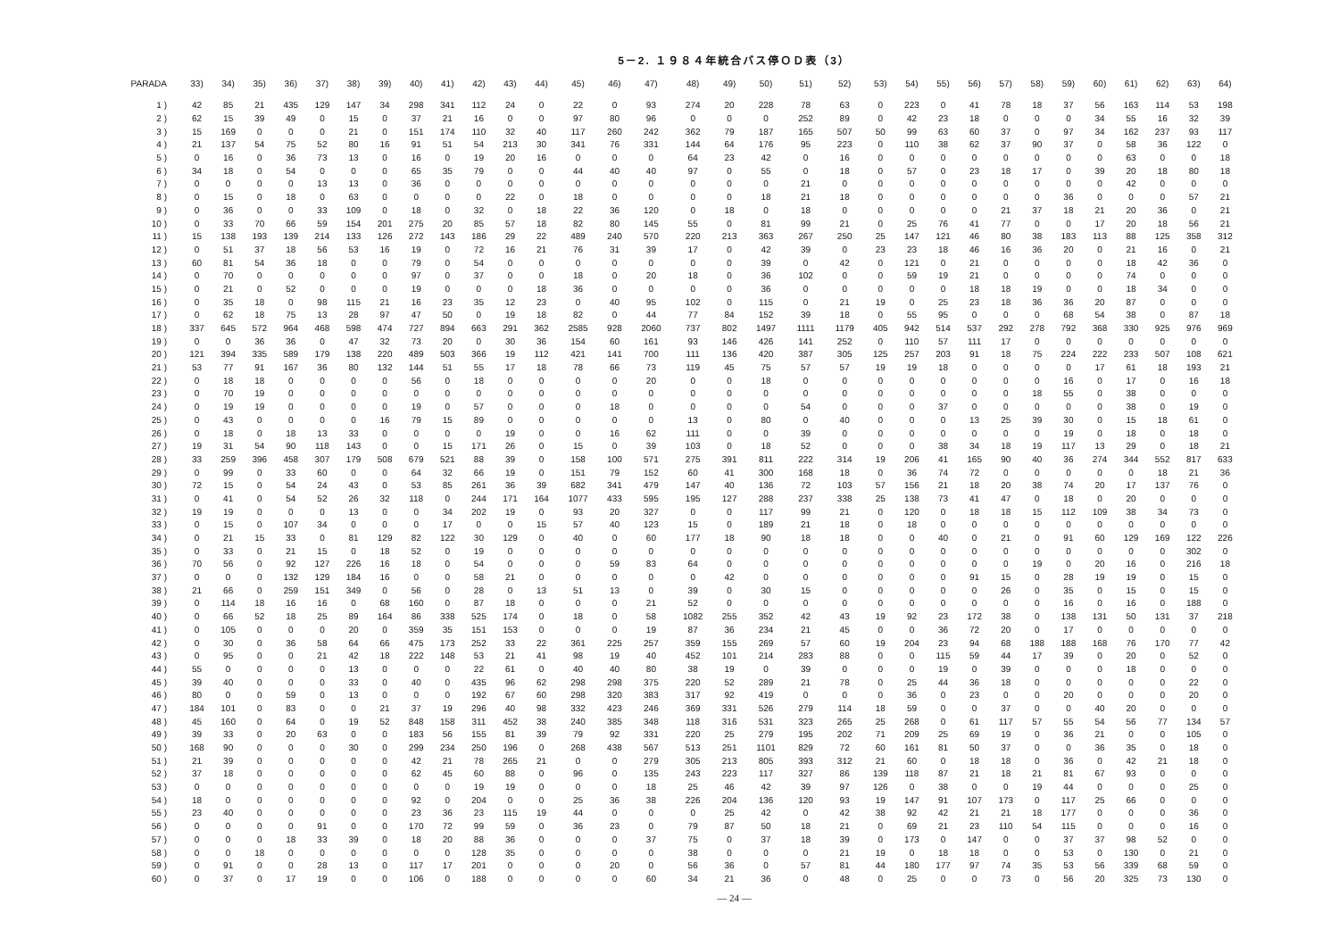5－2. １９８４年統合バス停ＯＤ表（3）
| PARADA | 33) | 34) | 35) | 36) | 37) | 38) | 39) | 40) | 41) | 42) | 43) | 44) | 45) | 46) | 47) | 48) | 49) | 50) | 51) | 52) | 53) | 54) | 55) | 56) | 57) | 58) | 59) | 60) | 61) | 62) | 63) | 64) |
| --- | --- | --- | --- | --- | --- | --- | --- | --- | --- | --- | --- | --- | --- | --- | --- | --- | --- | --- | --- | --- | --- | --- | --- | --- | --- | --- | --- | --- | --- | --- | --- | --- |
| 1 ) | 42 | 85 | 21 | 435 | 129 | 147 | 34 | 298 | 341 | 112 | 24 | 0 | 22 | 0 | 93 | 274 | 20 | 228 | 78 | 63 | 0 | 223 | 0 | 41 | 78 | 18 | 37 | 56 | 163 | 114 | 53 | 198 |
| 2 ) | 62 | 15 | 39 | 49 | 0 | 15 | 0 | 37 | 21 | 16 | 0 | 0 | 97 | 80 | 96 | 0 | 0 | 0 | 252 | 89 | 0 | 42 | 23 | 18 | 0 | 0 | 0 | 34 | 55 | 16 | 32 | 39 |
| 3 ) | 15 | 169 | 0 | 0 | 0 | 21 | 0 | 151 | 174 | 110 | 32 | 40 | 117 | 260 | 242 | 362 | 79 | 187 | 165 | 507 | 50 | 99 | 63 | 60 | 37 | 0 | 97 | 34 | 162 | 237 | 93 | 117 |
| 4 ) | 21 | 137 | 54 | 75 | 52 | 80 | 16 | 91 | 51 | 54 | 213 | 30 | 341 | 76 | 331 | 144 | 64 | 176 | 95 | 223 | 0 | 110 | 38 | 62 | 37 | 90 | 37 | 0 | 58 | 36 | 122 | 0 |
| 5 ) | 0 | 16 | 0 | 36 | 73 | 13 | 0 | 16 | 0 | 19 | 20 | 16 | 0 | 0 | 0 | 64 | 23 | 42 | 0 | 16 | 0 | 0 | 0 | 0 | 0 | 0 | 0 | 0 | 63 | 0 | 0 | 18 |
| 6 ) | 34 | 18 | 0 | 54 | 0 | 0 | 0 | 65 | 35 | 79 | 0 | 0 | 44 | 40 | 40 | 97 | 0 | 55 | 0 | 18 | 0 | 57 | 0 | 23 | 18 | 17 | 0 | 39 | 20 | 18 | 80 | 18 |
| 7 ) | 0 | 0 | 0 | 0 | 13 | 13 | 0 | 36 | 0 | 0 | 0 | 0 | 0 | 0 | 0 | 0 | 0 | 0 | 21 | 0 | 0 | 0 | 0 | 0 | 0 | 0 | 0 | 0 | 42 | 0 | 0 | 0 |
| 8 ) | 0 | 15 | 0 | 18 | 0 | 63 | 0 | 0 | 0 | 0 | 22 | 0 | 18 | 0 | 0 | 0 | 0 | 18 | 21 | 18 | 0 | 0 | 0 | 0 | 0 | 0 | 36 | 0 | 0 | 0 | 57 | 21 |
| 9 ) | 0 | 36 | 0 | 0 | 33 | 109 | 0 | 18 | 0 | 32 | 0 | 18 | 22 | 36 | 120 | 0 | 18 | 0 | 18 | 0 | 0 | 0 | 0 | 0 | 21 | 37 | 18 | 21 | 20 | 36 | 0 | 21 |
| 10 ) | 0 | 33 | 70 | 66 | 59 | 154 | 201 | 275 | 20 | 85 | 57 | 18 | 82 | 80 | 145 | 55 | 0 | 81 | 99 | 21 | 0 | 25 | 76 | 41 | 77 | 0 | 0 | 17 | 20 | 18 | 56 | 21 |
| 11 ) | 15 | 138 | 193 | 139 | 214 | 133 | 126 | 272 | 143 | 186 | 29 | 22 | 489 | 240 | 570 | 220 | 213 | 363 | 267 | 250 | 25 | 147 | 121 | 46 | 80 | 38 | 183 | 113 | 88 | 125 | 358 | 312 |
| 12 ) | 0 | 51 | 37 | 18 | 56 | 53 | 16 | 19 | 0 | 72 | 16 | 21 | 76 | 31 | 39 | 17 | 0 | 42 | 39 | 0 | 23 | 23 | 18 | 46 | 16 | 36 | 20 | 0 | 21 | 16 | 0 | 21 |
| 13 ) | 60 | 81 | 54 | 36 | 18 | 0 | 0 | 79 | 0 | 54 | 0 | 0 | 0 | 0 | 0 | 0 | 0 | 39 | 0 | 42 | 0 | 121 | 0 | 21 | 0 | 0 | 0 | 0 | 18 | 42 | 36 | 0 |
| 14 ) | 0 | 70 | 0 | 0 | 0 | 0 | 0 | 97 | 0 | 37 | 0 | 0 | 18 | 0 | 20 | 18 | 0 | 36 | 102 | 0 | 0 | 59 | 19 | 21 | 0 | 0 | 0 | 0 | 74 | 0 | 0 | 0 |
| 15 ) | 0 | 21 | 0 | 52 | 0 | 0 | 0 | 19 | 0 | 0 | 0 | 18 | 36 | 0 | 0 | 0 | 0 | 36 | 0 | 0 | 0 | 0 | 0 | 18 | 18 | 19 | 0 | 0 | 18 | 34 | 0 | 0 |
| 16 ) | 0 | 35 | 18 | 0 | 98 | 115 | 21 | 16 | 23 | 35 | 12 | 23 | 0 | 40 | 95 | 102 | 0 | 115 | 0 | 21 | 19 | 0 | 25 | 23 | 18 | 36 | 36 | 20 | 87 | 0 | 0 | 0 |
| 17 ) | 0 | 62 | 18 | 75 | 13 | 28 | 97 | 47 | 50 | 0 | 19 | 18 | 82 | 0 | 44 | 77 | 84 | 152 | 39 | 18 | 0 | 55 | 95 | 0 | 0 | 0 | 68 | 54 | 38 | 0 | 87 | 18 |
| 18 ) | 337 | 645 | 572 | 964 | 468 | 598 | 474 | 727 | 894 | 663 | 291 | 362 | 2585 | 928 | 2060 | 737 | 802 | 1497 | 1111 | 1179 | 405 | 942 | 514 | 537 | 292 | 278 | 792 | 368 | 330 | 925 | 976 | 969 |
| 19 ) | 0 | 0 | 36 | 36 | 0 | 47 | 32 | 73 | 20 | 0 | 30 | 36 | 154 | 60 | 161 | 93 | 146 | 426 | 141 | 252 | 0 | 110 | 57 | 111 | 17 | 0 | 0 | 0 | 0 | 0 | 0 | 0 |
| 20 ) | 121 | 394 | 335 | 589 | 179 | 138 | 220 | 489 | 503 | 366 | 19 | 112 | 421 | 141 | 700 | 111 | 136 | 420 | 387 | 305 | 125 | 257 | 203 | 91 | 18 | 75 | 224 | 222 | 233 | 507 | 108 | 621 |
| 21 ) | 53 | 77 | 91 | 167 | 36 | 80 | 132 | 144 | 51 | 55 | 17 | 18 | 78 | 66 | 73 | 119 | 45 | 75 | 57 | 57 | 19 | 19 | 18 | 0 | 0 | 0 | 0 | 17 | 61 | 18 | 193 | 21 |
| 22 ) | 0 | 18 | 18 | 0 | 0 | 0 | 0 | 56 | 0 | 18 | 0 | 0 | 0 | 0 | 20 | 0 | 0 | 18 | 0 | 0 | 0 | 0 | 0 | 0 | 0 | 0 | 16 | 0 | 17 | 0 | 16 | 18 |
| 23 ) | 0 | 70 | 19 | 0 | 0 | 0 | 0 | 0 | 0 | 0 | 0 | 0 | 0 | 0 | 0 | 0 | 0 | 0 | 0 | 0 | 0 | 0 | 0 | 0 | 0 | 18 | 55 | 0 | 38 | 0 | 0 | 0 |
| 24 ) | 0 | 19 | 19 | 0 | 0 | 0 | 0 | 19 | 0 | 57 | 0 | 0 | 0 | 18 | 0 | 0 | 0 | 0 | 54 | 0 | 0 | 0 | 37 | 0 | 0 | 0 | 0 | 0 | 38 | 0 | 19 | 0 |
| 25 ) | 0 | 43 | 0 | 0 | 0 | 0 | 16 | 79 | 15 | 89 | 0 | 0 | 0 | 0 | 0 | 13 | 0 | 80 | 0 | 40 | 0 | 0 | 0 | 13 | 25 | 39 | 30 | 0 | 15 | 18 | 61 | 0 |
| 26 ) | 0 | 18 | 0 | 18 | 13 | 33 | 0 | 0 | 0 | 0 | 19 | 0 | 0 | 16 | 62 | 111 | 0 | 0 | 39 | 0 | 0 | 0 | 0 | 0 | 0 | 0 | 19 | 0 | 18 | 0 | 18 | 0 |
| 27 ) | 19 | 31 | 54 | 90 | 118 | 143 | 0 | 0 | 15 | 171 | 26 | 0 | 15 | 0 | 39 | 103 | 0 | 18 | 52 | 0 | 0 | 0 | 38 | 34 | 18 | 19 | 117 | 13 | 29 | 0 | 18 | 21 |
| 28 ) | 33 | 259 | 396 | 458 | 307 | 179 | 508 | 679 | 521 | 88 | 39 | 0 | 158 | 100 | 571 | 275 | 391 | 811 | 222 | 314 | 19 | 206 | 41 | 165 | 90 | 40 | 36 | 274 | 344 | 552 | 817 | 633 |
| 29 ) | 0 | 99 | 0 | 33 | 60 | 0 | 0 | 64 | 32 | 66 | 19 | 0 | 151 | 79 | 152 | 60 | 41 | 300 | 168 | 18 | 0 | 36 | 74 | 72 | 0 | 0 | 0 | 0 | 0 | 18 | 21 | 36 |
| 30 ) | 72 | 15 | 0 | 54 | 24 | 43 | 0 | 53 | 85 | 261 | 36 | 39 | 682 | 341 | 479 | 147 | 40 | 136 | 72 | 103 | 57 | 156 | 21 | 18 | 20 | 38 | 74 | 20 | 17 | 137 | 76 | 0 |
| 31 ) | 0 | 41 | 0 | 54 | 52 | 26 | 32 | 118 | 0 | 244 | 171 | 164 | 1077 | 433 | 595 | 195 | 127 | 288 | 237 | 338 | 25 | 138 | 73 | 41 | 47 | 0 | 18 | 0 | 20 | 0 | 0 | 0 |
| 32 ) | 19 | 19 | 0 | 0 | 0 | 13 | 0 | 0 | 34 | 202 | 19 | 0 | 93 | 20 | 327 | 0 | 0 | 117 | 99 | 21 | 0 | 120 | 0 | 18 | 18 | 15 | 112 | 109 | 38 | 34 | 73 | 0 |
| 33 ) | 0 | 15 | 0 | 107 | 34 | 0 | 0 | 0 | 17 | 0 | 0 | 15 | 57 | 40 | 123 | 15 | 0 | 189 | 21 | 18 | 0 | 18 | 0 | 0 | 0 | 0 | 0 | 0 | 0 | 0 | 0 | 0 |
| 34 ) | 0 | 21 | 15 | 33 | 0 | 81 | 129 | 82 | 122 | 30 | 129 | 0 | 40 | 0 | 60 | 177 | 18 | 90 | 18 | 18 | 0 | 0 | 40 | 0 | 21 | 0 | 91 | 60 | 129 | 169 | 122 | 226 |
| 35 ) | 0 | 33 | 0 | 21 | 15 | 0 | 18 | 52 | 0 | 19 | 0 | 0 | 0 | 0 | 0 | 0 | 0 | 0 | 0 | 0 | 0 | 0 | 0 | 0 | 0 | 0 | 0 | 0 | 0 | 0 | 302 | 0 |
| 36 ) | 70 | 56 | 0 | 92 | 127 | 226 | 16 | 18 | 0 | 54 | 0 | 0 | 0 | 59 | 83 | 64 | 0 | 0 | 0 | 0 | 0 | 0 | 0 | 0 | 0 | 19 | 0 | 20 | 16 | 0 | 216 | 18 |
| 37 ) | 0 | 0 | 0 | 132 | 129 | 184 | 16 | 0 | 0 | 58 | 21 | 0 | 0 | 0 | 0 | 0 | 42 | 0 | 0 | 0 | 0 | 0 | 0 | 91 | 15 | 0 | 28 | 19 | 19 | 0 | 15 | 0 |
| 38 ) | 21 | 66 | 0 | 259 | 151 | 349 | 0 | 56 | 0 | 28 | 0 | 13 | 51 | 13 | 0 | 39 | 0 | 30 | 15 | 0 | 0 | 0 | 0 | 0 | 26 | 0 | 35 | 0 | 15 | 0 | 15 | 0 |
| 39 ) | 0 | 114 | 18 | 16 | 16 | 0 | 68 | 160 | 0 | 87 | 18 | 0 | 0 | 0 | 21 | 52 | 0 | 0 | 0 | 0 | 0 | 0 | 0 | 0 | 0 | 0 | 16 | 0 | 16 | 0 | 188 | 0 |
| 40 ) | 0 | 66 | 52 | 18 | 25 | 89 | 164 | 86 | 338 | 525 | 174 | 0 | 18 | 0 | 58 | 1082 | 255 | 352 | 42 | 43 | 19 | 92 | 23 | 172 | 38 | 0 | 138 | 131 | 50 | 131 | 37 | 218 |
| 41 ) | 0 | 105 | 0 | 0 | 0 | 20 | 0 | 359 | 35 | 151 | 153 | 0 | 0 | 0 | 19 | 87 | 36 | 234 | 21 | 45 | 0 | 0 | 36 | 72 | 20 | 0 | 17 | 0 | 0 | 0 | 0 | 0 |
| 42 ) | 0 | 30 | 0 | 36 | 58 | 64 | 66 | 475 | 173 | 252 | 33 | 22 | 361 | 225 | 257 | 359 | 155 | 269 | 57 | 60 | 19 | 204 | 23 | 94 | 68 | 188 | 188 | 168 | 76 | 170 | 77 | 42 |
| 43 ) | 0 | 95 | 0 | 0 | 21 | 42 | 18 | 222 | 148 | 53 | 21 | 41 | 98 | 19 | 40 | 452 | 101 | 214 | 283 | 88 | 0 | 0 | 115 | 59 | 44 | 17 | 39 | 0 | 20 | 0 | 52 | 0 |
| 44 ) | 55 | 0 | 0 | 0 | 0 | 13 | 0 | 0 | 0 | 22 | 61 | 0 | 40 | 40 | 80 | 38 | 19 | 0 | 39 | 0 | 0 | 0 | 19 | 0 | 39 | 0 | 0 | 0 | 18 | 0 | 0 | 0 |
| 45 ) | 39 | 40 | 0 | 0 | 0 | 33 | 0 | 40 | 0 | 435 | 96 | 62 | 298 | 298 | 375 | 220 | 52 | 289 | 21 | 78 | 0 | 25 | 44 | 36 | 18 | 0 | 0 | 0 | 0 | 0 | 22 | 0 |
| 46 ) | 80 | 0 | 0 | 59 | 0 | 13 | 0 | 0 | 0 | 192 | 67 | 60 | 298 | 320 | 383 | 317 | 92 | 419 | 0 | 0 | 0 | 36 | 0 | 23 | 0 | 0 | 20 | 0 | 0 | 0 | 20 | 0 |
| 47 ) | 184 | 101 | 0 | 83 | 0 | 0 | 21 | 37 | 19 | 296 | 40 | 98 | 332 | 423 | 246 | 369 | 331 | 526 | 279 | 114 | 18 | 59 | 0 | 0 | 37 | 0 | 0 | 40 | 20 | 0 | 0 | 0 |
| 48 ) | 45 | 160 | 0 | 64 | 0 | 19 | 52 | 848 | 158 | 311 | 452 | 38 | 240 | 385 | 348 | 118 | 316 | 531 | 323 | 265 | 25 | 268 | 0 | 61 | 117 | 57 | 55 | 54 | 56 | 77 | 134 | 57 |
| 49 ) | 39 | 33 | 0 | 20 | 63 | 0 | 0 | 183 | 56 | 155 | 81 | 39 | 79 | 92 | 331 | 220 | 25 | 279 | 195 | 202 | 71 | 209 | 25 | 69 | 19 | 0 | 36 | 21 | 0 | 0 | 105 | 0 |
| 50 ) | 168 | 90 | 0 | 0 | 0 | 30 | 0 | 299 | 234 | 250 | 196 | 0 | 268 | 438 | 567 | 513 | 251 | 1101 | 829 | 72 | 60 | 161 | 81 | 50 | 37 | 0 | 0 | 36 | 35 | 0 | 18 | 0 |
| 51 ) | 21 | 39 | 0 | 0 | 0 | 0 | 0 | 42 | 21 | 78 | 265 | 21 | 0 | 0 | 279 | 305 | 213 | 805 | 393 | 312 | 21 | 60 | 0 | 18 | 18 | 0 | 36 | 0 | 42 | 21 | 18 | 0 |
| 52 ) | 37 | 18 | 0 | 0 | 0 | 0 | 0 | 62 | 45 | 60 | 88 | 0 | 96 | 0 | 135 | 243 | 223 | 117 | 327 | 86 | 139 | 118 | 87 | 21 | 18 | 21 | 81 | 67 | 93 | 0 | 0 | 0 |
| 53 ) | 0 | 0 | 0 | 0 | 0 | 0 | 0 | 0 | 0 | 19 | 19 | 0 | 0 | 0 | 18 | 25 | 46 | 42 | 39 | 97 | 126 | 0 | 38 | 0 | 0 | 19 | 44 | 0 | 0 | 0 | 25 | 0 |
| 54 ) | 18 | 0 | 0 | 0 | 0 | 0 | 0 | 92 | 0 | 204 | 0 | 0 | 25 | 36 | 38 | 226 | 204 | 136 | 120 | 93 | 19 | 147 | 91 | 107 | 173 | 0 | 117 | 25 | 66 | 0 | 0 | 0 |
| 55 ) | 23 | 40 | 0 | 0 | 0 | 0 | 0 | 23 | 36 | 23 | 115 | 19 | 44 | 0 | 0 | 0 | 25 | 42 | 0 | 42 | 38 | 92 | 42 | 21 | 21 | 18 | 177 | 0 | 0 | 0 | 36 | 0 |
| 56 ) | 0 | 0 | 0 | 0 | 91 | 0 | 0 | 170 | 72 | 99 | 59 | 0 | 36 | 23 | 0 | 79 | 87 | 50 | 18 | 21 | 0 | 69 | 21 | 23 | 110 | 54 | 115 | 0 | 0 | 0 | 16 | 0 |
| 57 ) | 0 | 0 | 0 | 18 | 33 | 39 | 0 | 18 | 20 | 88 | 36 | 0 | 0 | 0 | 37 | 75 | 0 | 37 | 18 | 39 | 0 | 173 | 0 | 147 | 0 | 0 | 37 | 37 | 98 | 52 | 0 | 0 |
| 58 ) | 0 | 0 | 18 | 0 | 0 | 0 | 0 | 0 | 0 | 128 | 35 | 0 | 0 | 0 | 0 | 38 | 0 | 0 | 0 | 21 | 19 | 0 | 18 | 18 | 0 | 0 | 53 | 0 | 130 | 0 | 21 | 0 |
| 59 ) | 0 | 91 | 0 | 0 | 28 | 13 | 0 | 117 | 17 | 201 | 0 | 0 | 0 | 20 | 0 | 56 | 36 | 0 | 57 | 81 | 44 | 180 | 177 | 97 | 74 | 35 | 53 | 56 | 339 | 68 | 59 | 0 |
| 60 ) | 0 | 37 | 0 | 17 | 19 | 0 | 0 | 106 | 0 | 188 | 0 | 0 | 0 | 0 | 60 | 34 | 21 | 36 | 0 | 48 | 0 | 25 | 0 | 0 | 73 | 0 | 56 | 20 | 325 | 73 | 130 | 0 |
— 24 —